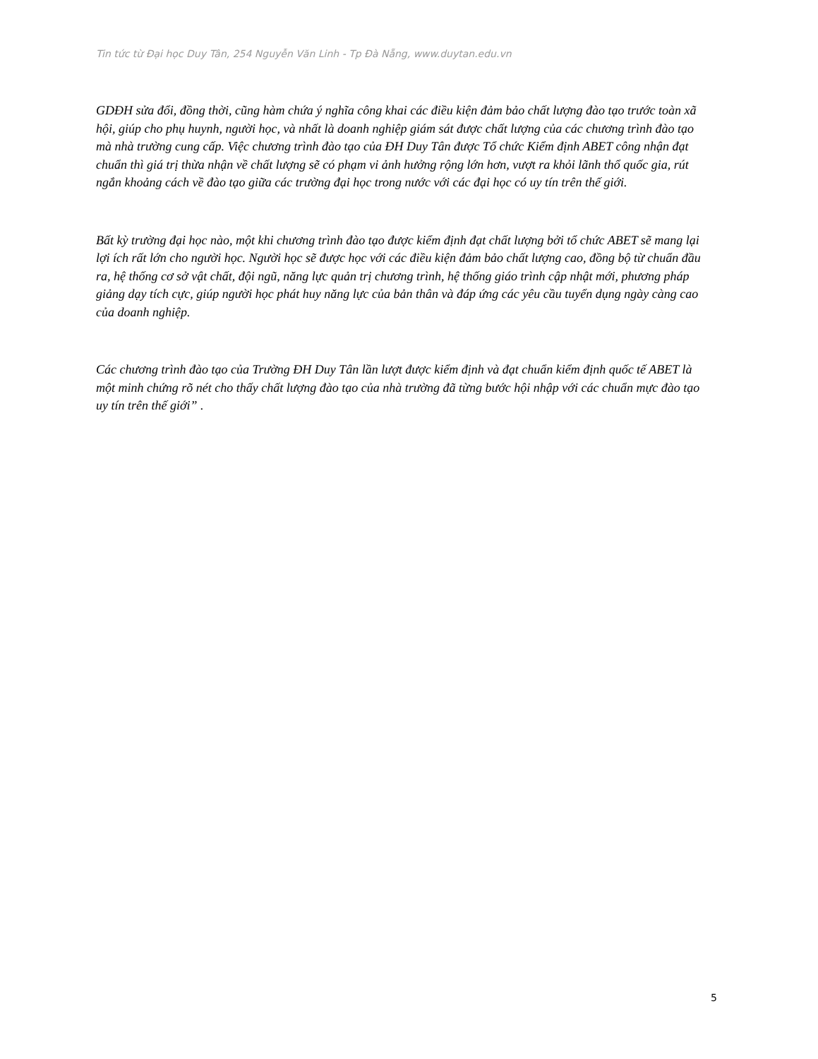Tin tức từ Đại học Duy Tân, 254 Nguyễn Văn Linh - Tp Đà Nẵng, www.duytan.edu.vn
GDĐH sửa đổi, đồng thời, cũng hàm chứa ý nghĩa công khai các điều kiện đảm bảo chất lượng đào tạo trước toàn xã hội, giúp cho phụ huynh, người học, và nhất là doanh nghiệp giám sát được chất lượng của các chương trình đào tạo mà nhà trường cung cấp. Việc chương trình đào tạo của ĐH Duy Tân được Tổ chức Kiểm định ABET công nhận đạt chuẩn thì giá trị thừa nhận về chất lượng sẽ có phạm vi ảnh hưởng rộng lớn hơn, vượt ra khỏi lãnh thổ quốc gia, rút ngắn khoảng cách về đào tạo giữa các trường đại học trong nước với các đại học có uy tín trên thế giới.
Bất kỳ trường đại học nào, một khi chương trình đào tạo được kiểm định đạt chất lượng bởi tổ chức ABET sẽ mang lại lợi ích rất lớn cho người học. Người học sẽ được học với các điều kiện đảm bảo chất lượng cao, đồng bộ từ chuẩn đầu ra, hệ thống cơ sở vật chất, đội ngũ, năng lực quản trị chương trình, hệ thống giáo trình cập nhật mới, phương pháp giảng dạy tích cực, giúp người học phát huy năng lực của bản thân và đáp ứng các yêu cầu tuyển dụng ngày càng cao của doanh nghiệp.
Các chương trình đào tạo của Trường ĐH Duy Tân lần lượt được kiểm định và đạt chuẩn kiểm định quốc tế ABET là một minh chứng rõ nét cho thấy chất lượng đào tạo của nhà trường đã từng bước hội nhập với các chuẩn mực đào tạo uy tín trên thế giới” .
5